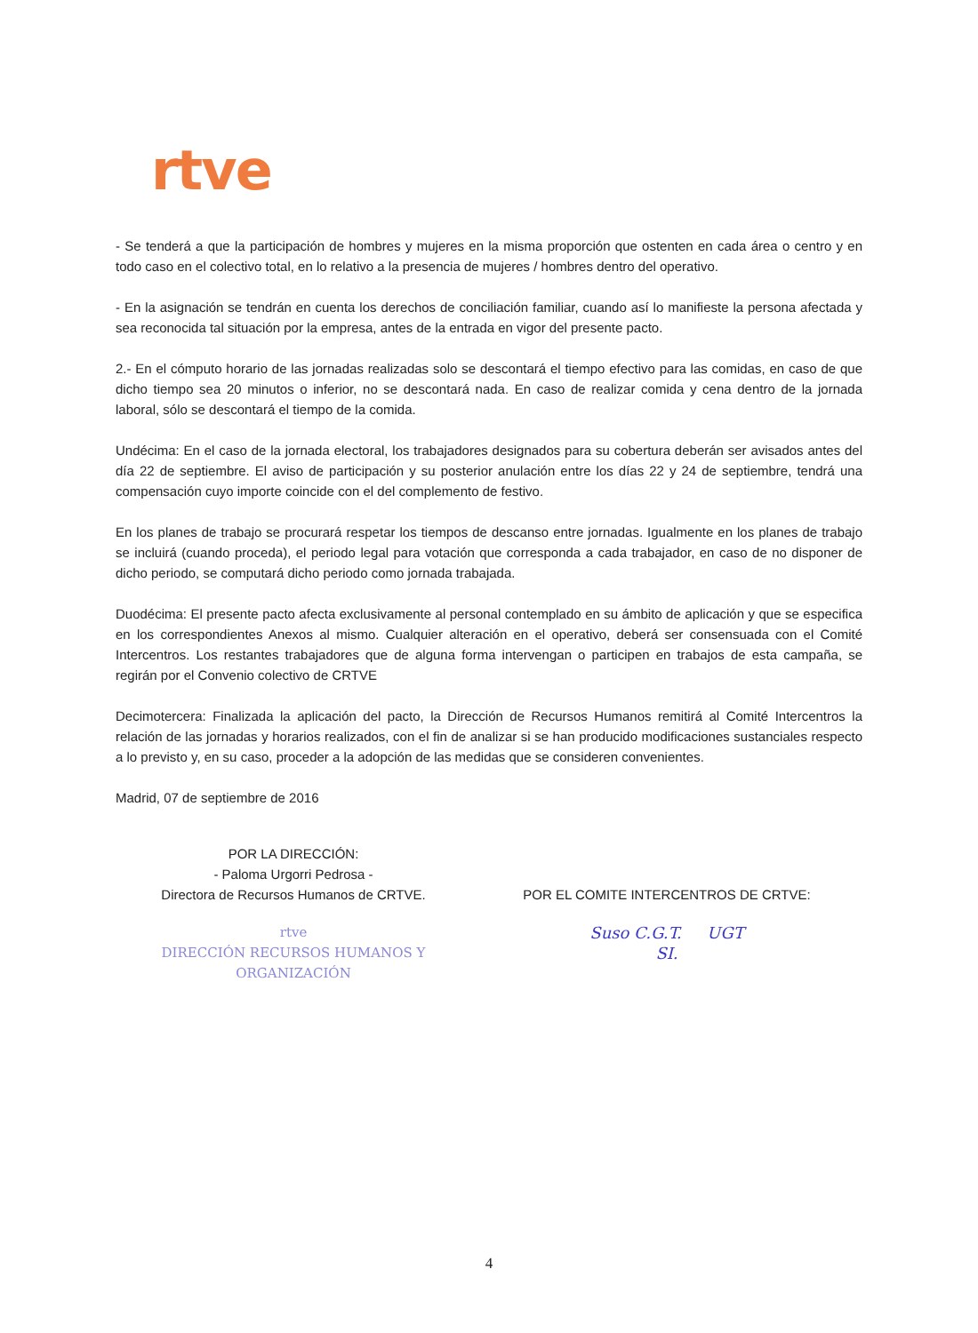rtve
- Se tenderá a que la participación de hombres y mujeres en la misma proporción que ostenten en cada área o centro y en todo caso en el colectivo total, en lo relativo a la presencia de mujeres / hombres dentro del operativo.
- En la asignación se tendrán en cuenta los derechos de conciliación familiar, cuando así lo manifieste la persona afectada y sea reconocida tal situación por la empresa, antes de la entrada en vigor del presente pacto.
2.- En el cómputo horario de las jornadas realizadas solo se descontará el tiempo efectivo para las comidas, en caso de que dicho tiempo sea 20 minutos o inferior, no se descontará nada. En caso de realizar comida y cena dentro de la jornada laboral, sólo se descontará el tiempo de la comida.
Undécima: En el caso de la jornada electoral, los trabajadores designados para su cobertura deberán ser avisados antes del día 22 de septiembre. El aviso de participación y su posterior anulación entre los días 22 y 24 de septiembre, tendrá una compensación cuyo importe coincide con el del complemento de festivo.
En los planes de trabajo se procurará respetar los tiempos de descanso entre jornadas. Igualmente en los planes de trabajo se incluirá (cuando proceda), el periodo legal para votación que corresponda a cada trabajador, en caso de no disponer de dicho periodo, se computará dicho periodo como jornada trabajada.
Duodécima: El presente pacto afecta exclusivamente al personal contemplado en su ámbito de aplicación y que se especifica en los correspondientes Anexos al mismo. Cualquier alteración en el operativo, deberá ser consensuada con el Comité Intercentros. Los restantes trabajadores que de alguna forma intervengan o participen en trabajos de esta campaña, se regirán por el Convenio colectivo de CRTVE
Decimotercera: Finalizada la aplicación del pacto, la Dirección de Recursos Humanos remitirá al Comité Intercentros la relación de las jornadas y horarios realizados, con el fin de analizar si se han producido modificaciones sustanciales respecto a lo previsto y, en su caso, proceder a la adopción de las medidas que se consideren convenientes.
Madrid, 07 de septiembre de 2016
POR LA DIRECCIÓN:
- Paloma Urgorri Pedrosa -
Directora de Recursos Humanos de CRTVE.
rtve
DIRECCIÓN RECURSOS HUMANOS Y ORGANIZACIÓN
POR EL COMITE INTERCENTROS DE CRTVE:
Suso C.G.T. UGT
SI.
4